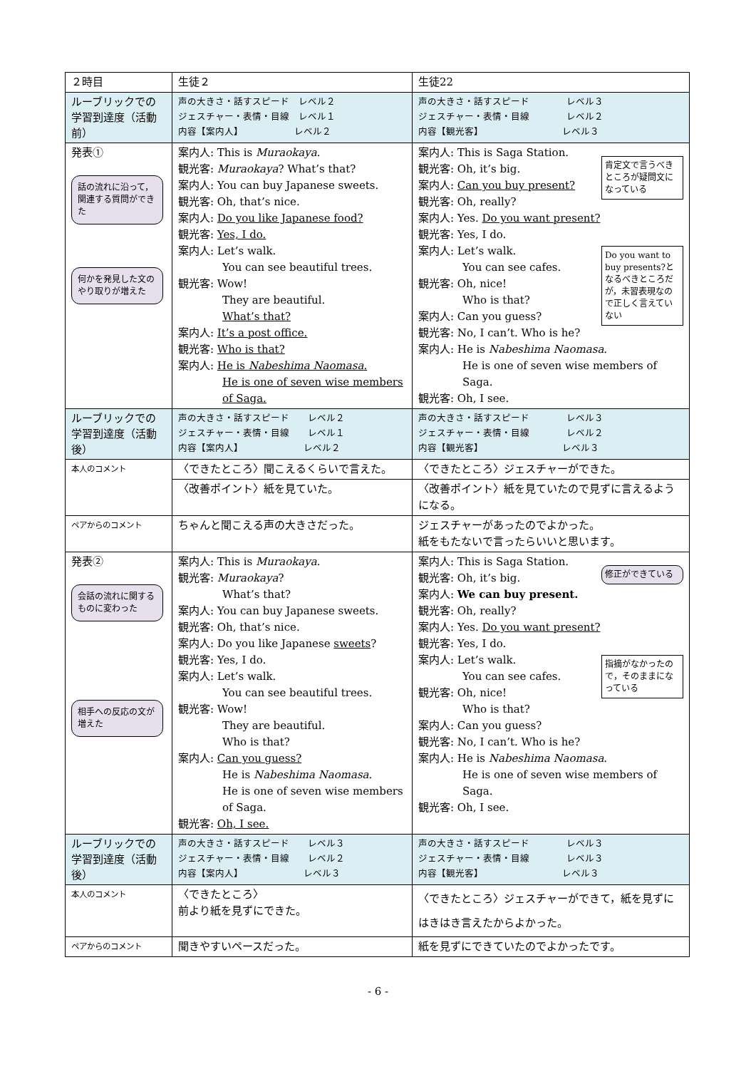| ２時目 | 生徒２ | 生徒22 |
| ルーブリックでの学習到達度（活動前） | 声の大きさ・話すスピード レベル２ ジェスチャー・表情・目線 レベル１ 内容【案内人】 レベル２ | 声の大きさ・話すスピード レベル３ ジェスチャー・表情・目線 レベル２ 内容【観光客】 レベル３ |
| 発表① 話の流れに沿って，関連する質問ができた 何かを発見した文のやり取りが増えた | 案内人: This is Muraokaya . 観光客: Muraokaya ? What’s that? 案内人: You can buy Japanese sweets. 観光客: Oh, that’s nice. 案内人: Do you like Japanese food? 観光客: Yes, I do. 案内人: Let’s walk. You can see beautiful trees. 観光客: Wow! They are beautiful. What’s that? 案内人: It’s a post office. 観光客: Who is that? 案内人: He is Nabeshima Naomasa . He is one of seven wise members of Saga. | 肯定文で言うべきところが疑問文になっている 案内人: This is Saga Station. 観光客: Oh, it’s big. 案内人: Can you buy present? 観光客: Oh, really? 案内人: Yes. Do you want present? 観光客: Yes, I do. Do you want to buy presents?となるべきところだが，未習表現なので正しく言えていない 案内人: Let’s walk. You can see cafes. 観光客: Oh, nice! Who is that? 案内人: Can you guess? 観光客: No, I can’t. Who is he? 案内人: He is Nabeshima Naomasa . He is one of seven wise members of Saga. 観光客: Oh, I see. |
| ルーブリックでの学習到達度（活動後） | 声の大きさ・話すスピード レベル２ ジェスチャー・表情・目線 レベル１ 内容【案内人】 レベル２ | 声の大きさ・話すスピード レベル３ ジェスチャー・表情・目線 レベル２ 内容【観光客】 レベル３ |
| 本人のコメント | 〈できたところ〉聞こえるくらいで言えた。 | 〈できたところ〉ジェスチャーができた。 |
| | 〈改善ポイント〉紙を見ていた。 | 〈改善ポイント〉紙を見ていたので見ずに言えるようになる。 |
| ペアからのコメント | ちゃんと聞こえる声の大きさだった。 | ジェスチャーがあったのでよかった。 紙をもたないで言ったらいいと思います。 |
| 発表② 会話の流れに関するものに変わった 相手への反応の文が増えた | 案内人: This is Muraokaya . 観光客: Muraokaya ? What’s that? 案内人: You can buy Japanese sweets. 観光客: Oh, that’s nice. 案内人: Do you like Japanese sweets ? 観光客: Yes, I do. 案内人: Let’s walk. You can see beautiful trees. 観光客: Wow! They are beautiful. Who is that? 案内人: Can you guess? He is Nabeshima Naomasa . He is one of seven wise members of Saga. 観光客: Oh, I see. | 修正ができている 案内人: This is Saga Station. 観光客: Oh, it’s big. 案内人: We can buy present. 観光客: Oh, really? 案内人: Yes. Do you want present? 観光客: Yes, I do. 指摘がなかったので，そのままになっている 案内人: Let’s walk. You can see cafes. 観光客: Oh, nice! Who is that? 案内人: Can you guess? 観光客: No, I can’t. Who is he? 案内人: He is Nabeshima Naomasa . He is one of seven wise members of Saga. 観光客: Oh, I see. |
| ルーブリックでの学習到達度（活動後） | 声の大きさ・話すスピード レベル３ ジェスチャー・表情・目線 レベル２ 内容【案内人】 レベル３ | 声の大きさ・話すスピード レベル３ ジェスチャー・表情・目線 レベル３ 内容【観光客】 レベル３ |
| 本人のコメント | 〈できたところ〉 前より紙を見ずにできた。 | 〈できたところ〉ジェスチャーができて，紙を見ずにはきはき言えたからよかった。 |
| ペアからのコメント | 聞きやすいペースだった。 | 紙を見ずにできていたのでよかったです。 |
- 6 -